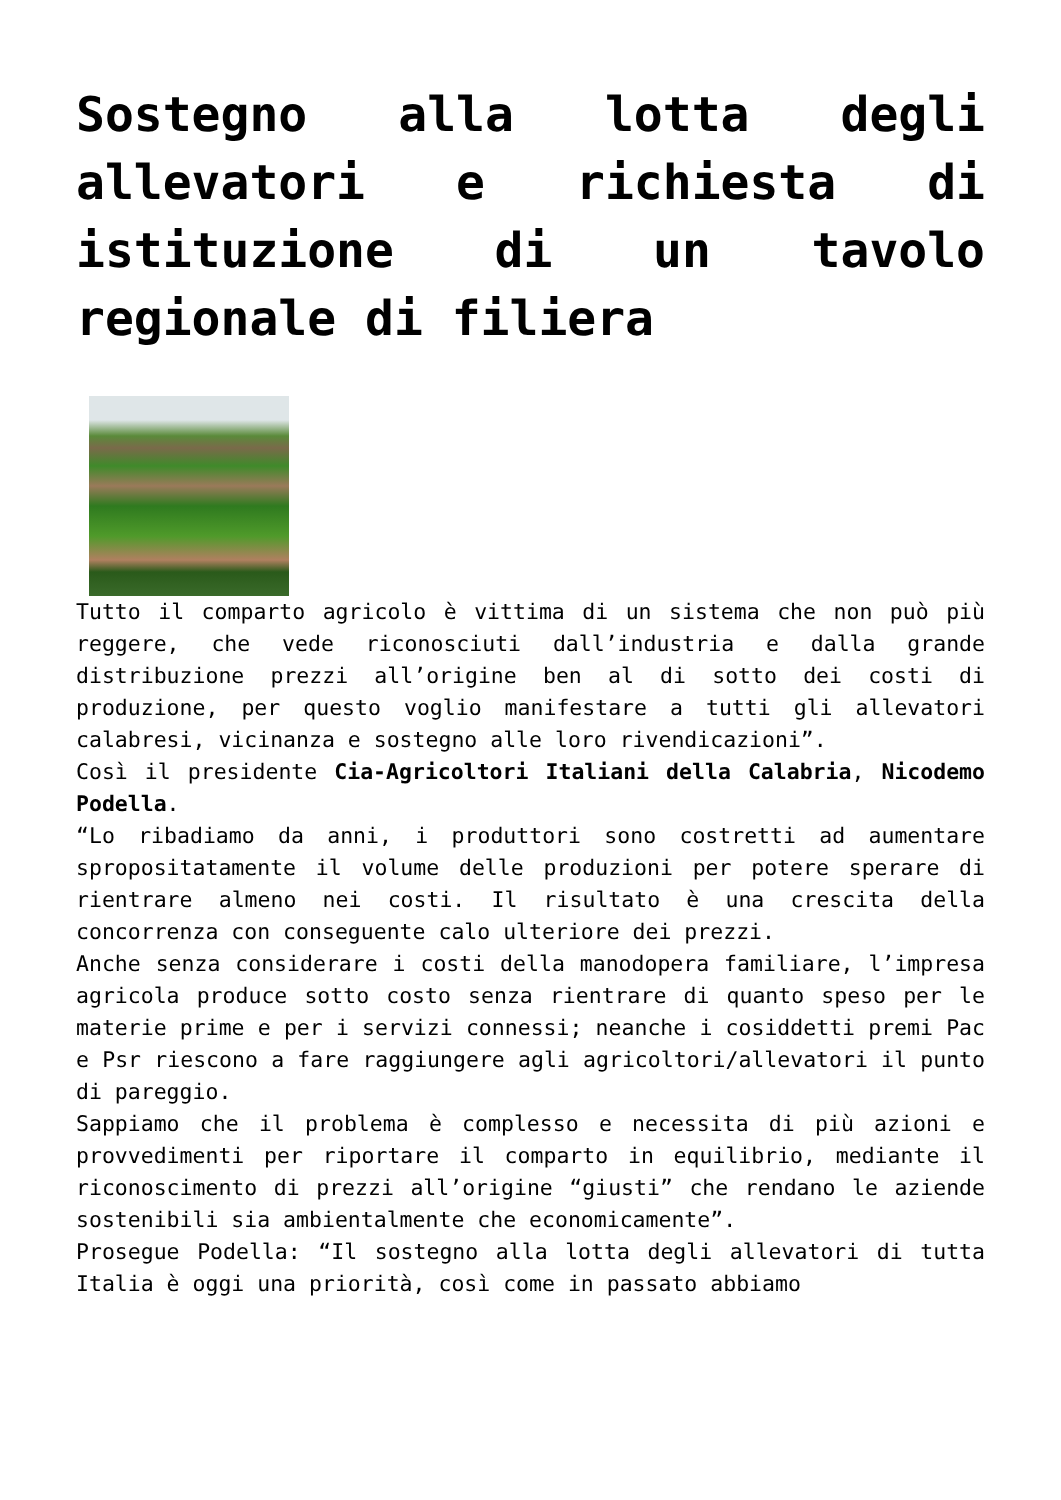Sostegno alla lotta degli allevatori e richiesta di istituzione di un tavolo regionale di filiera
Tutto il comparto agricolo è vittima di un sistema che non può più reggere, che vede riconosciuti dall’industria e dalla grande distribuzione prezzi all’origine ben al di sotto dei costi di produzione, per questo voglio manifestare a tutti gli allevatori calabresi, vicinanza e sostegno alle loro rivendicazioni”.
Così il presidente Cia-Agricoltori Italiani della Calabria, Nicodemo Podella.
“Lo ribadiamo da anni, i produttori sono costretti ad aumentare spropositatamente il volume delle produzioni per potere sperare di rientrare almeno nei costi. Il risultato è una crescita della concorrenza con conseguente calo ulteriore dei prezzi.
Anche senza considerare i costi della manodopera familiare, l’impresa agricola produce sotto costo senza rientrare di quanto speso per le materie prime e per i servizi connessi; neanche i cosiddetti premi Pac e Psr riescono a fare raggiungere agli agricoltori/allevatori il punto di pareggio.
Sappiamo che il problema è complesso e necessita di più azioni e provvedimenti per riportare il comparto in equilibrio, mediante il riconoscimento di prezzi all’origine “giusti” che rendano le aziende sostenibili sia ambientalmente che economicamente”.
Prosegue Podella: “Il sostegno alla lotta degli allevatori di tutta Italia è oggi una priorità, così come in passato abbiamo